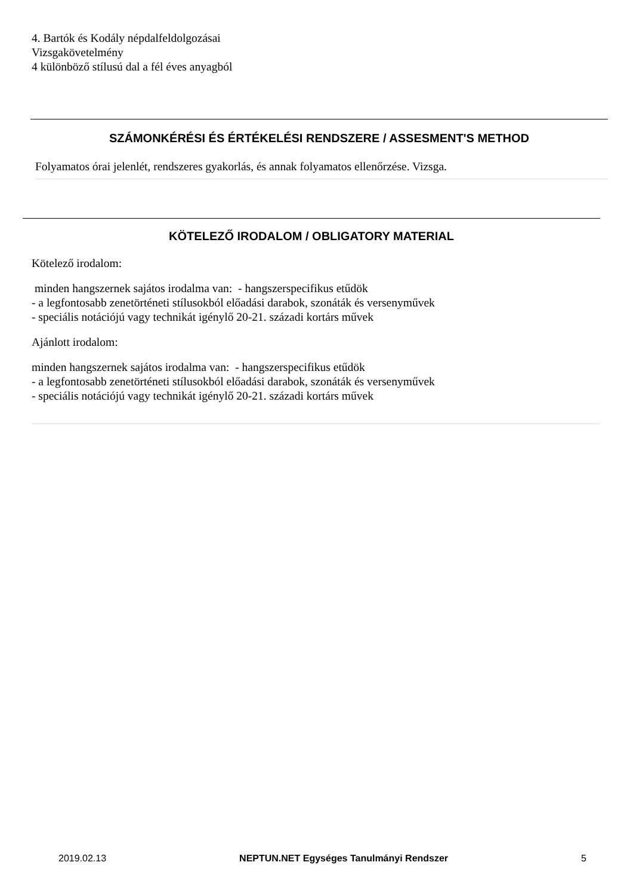4. Bartók és Kodály népdalfeldolgozásai
Vizsgakövetelmény
4 különböző stílusú dal a fél éves anyagból
SZÁMONKÉRÉSI ÉS ÉRTÉKELÉSI RENDSZERE / ASSESMENT'S METHOD
Folyamatos órai jelenlét, rendszeres gyakorlás, és annak folyamatos ellenőrzése. Vizsga.
KÖTELEZŐ IRODALOM / OBLIGATORY MATERIAL
Kötelező irodalom:
minden hangszernek sajátos irodalma van: - hangszerspecifikus etűdök
- a legfontosabb zenetörténeti stílusokból előadási darabok, szonáták és versenyművek
- speciális notációjú vagy technikát igénylő 20-21. századi kortárs művek
Ajánlott irodalom:
minden hangszernek sajátos irodalma van: - hangszerspecifikus etűdök
- a legfontosabb zenetörténeti stílusokból előadási darabok, szonáták és versenyművek
- speciális notációjú vagy technikát igénylő 20-21. századi kortárs művek
2019.02.13 NEPTUN.NET Egységes Tanulmányi Rendszer 5